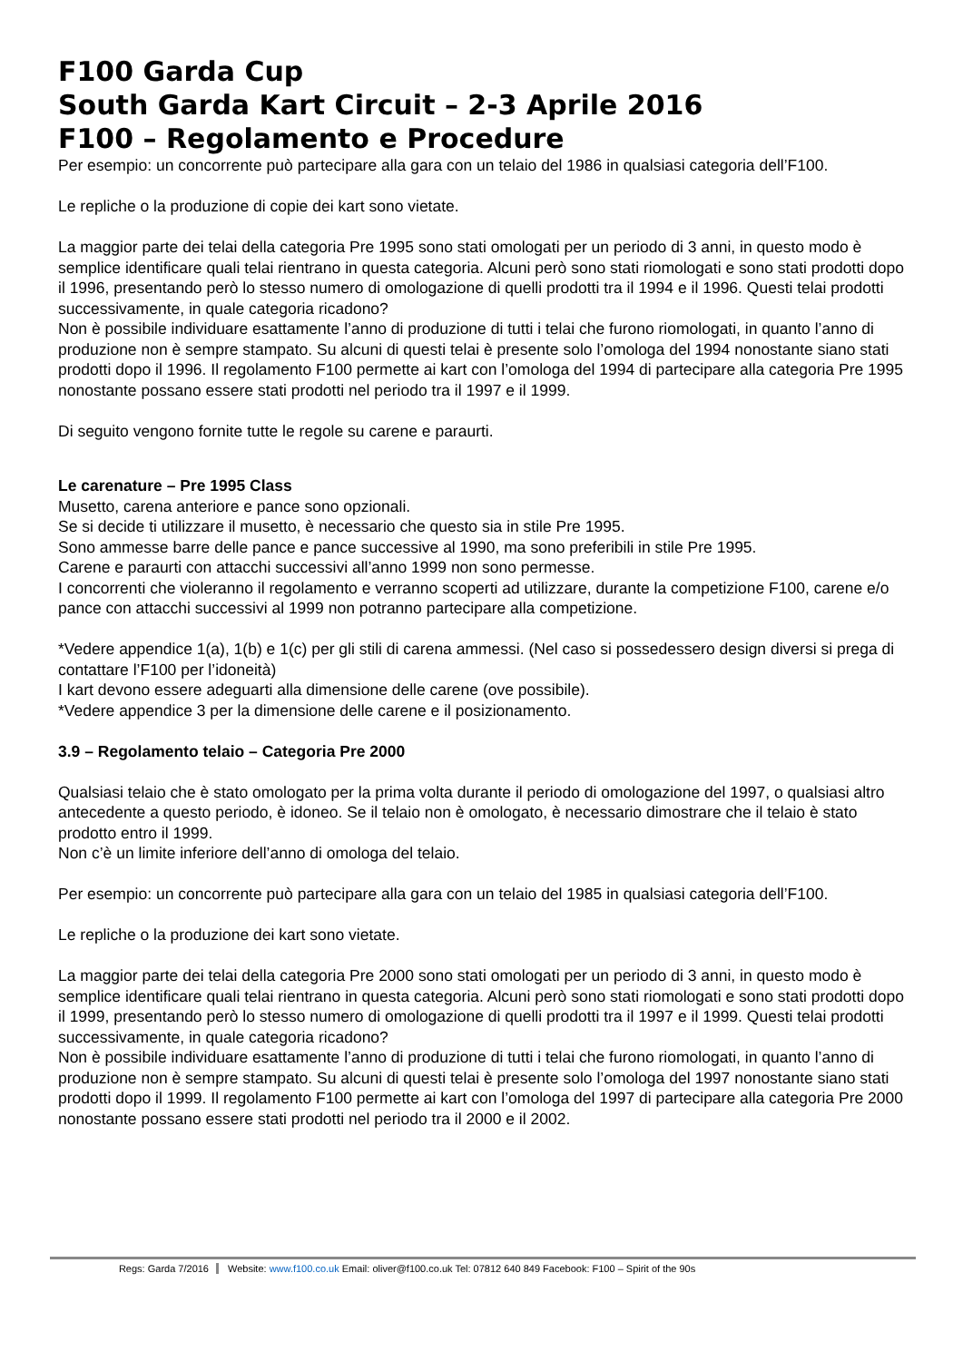F100 Garda Cup
South Garda Kart Circuit – 2-3 Aprile 2016
F100 – Regolamento e Procedure
Per esempio: un concorrente può partecipare alla gara con un telaio del 1986 in qualsiasi categoria dell’F100.
Le repliche o la produzione di copie dei kart sono vietate.
La maggior parte dei telai della categoria Pre 1995 sono stati omologati per un periodo di 3 anni, in questo modo è semplice identificare quali telai rientrano in questa categoria. Alcuni però sono stati riomologati e sono stati prodotti dopo il 1996, presentando però lo stesso numero di omologazione di quelli prodotti tra il 1994 e il 1996. Questi telai prodotti successivamente, in quale categoria ricadono?
Non è possibile individuare esattamente l’anno di produzione di tutti i telai che furono riomologati, in quanto l’anno di produzione non è sempre stampato. Su alcuni di questi telai è presente solo l’omologa del 1994 nonostante siano stati prodotti dopo il 1996. Il regolamento F100 permette ai kart con l’omologa del 1994 di partecipare alla categoria Pre 1995 nonostante possano essere stati prodotti nel periodo tra il 1997 e il 1999.
Di seguito vengono fornite tutte le regole su carene e paraurti.
Le carenature – Pre 1995 Class
Musetto, carena anteriore e pance sono opzionali.
Se si decide ti utilizzare il musetto, è necessario che questo sia in stile Pre 1995.
Sono ammesse barre delle pance e pance successive al 1990, ma sono preferibili in stile Pre 1995.
Carene e paraurti con attacchi successivi all’anno 1999 non sono permesse.
I concorrenti che violeranno il regolamento e verranno scoperti ad utilizzare, durante la competizione F100, carene e/o pance con attacchi successivi al 1999 non potranno partecipare alla competizione.
*Vedere appendice 1(a), 1(b) e 1(c) per gli stili di carena ammessi. (Nel caso si possedessero design diversi si prega di contattare l’F100 per l’idoneità)
I kart devono essere adeguarti alla dimensione delle carene (ove possibile).
*Vedere appendice 3 per la dimensione delle carene e il posizionamento.
3.9 – Regolamento telaio – Categoria Pre 2000
Qualsiasi telaio che è stato omologato per la prima volta durante il periodo di omologazione del 1997, o qualsiasi altro antecedente a questo periodo, è idoneo. Se il telaio non è omologato, è necessario dimostrare che il telaio è stato prodotto entro il 1999.
Non c’è un limite inferiore dell’anno di omologa del telaio.
Per esempio: un concorrente può partecipare alla gara con un telaio del 1985 in qualsiasi categoria dell’F100.
Le repliche o la produzione dei kart sono vietate.
La maggior parte dei telai della categoria Pre 2000 sono stati omologati per un periodo di 3 anni, in questo modo è semplice identificare quali telai rientrano in questa categoria. Alcuni però sono stati riomologati e sono stati prodotti dopo il 1999, presentando però lo stesso numero di omologazione di quelli prodotti tra il 1997 e il 1999. Questi telai prodotti successivamente, in quale categoria ricadono?
Non è possibile individuare esattamente l’anno di produzione di tutti i telai che furono riomologati, in quanto l’anno di produzione non è sempre stampato. Su alcuni di questi telai è presente solo l’omologa del 1997 nonostante siano stati prodotti dopo il 1999. Il regolamento F100 permette ai kart con l’omologa del 1997 di partecipare alla categoria Pre 2000 nonostante possano essere stati prodotti nel periodo tra il 2000 e il 2002.
Regs: Garda 7/2016 Website: www.f100.co.uk Email: oliver@f100.co.uk Tel: 07812 640 849 Facebook: F100 – Spirit of the 90s